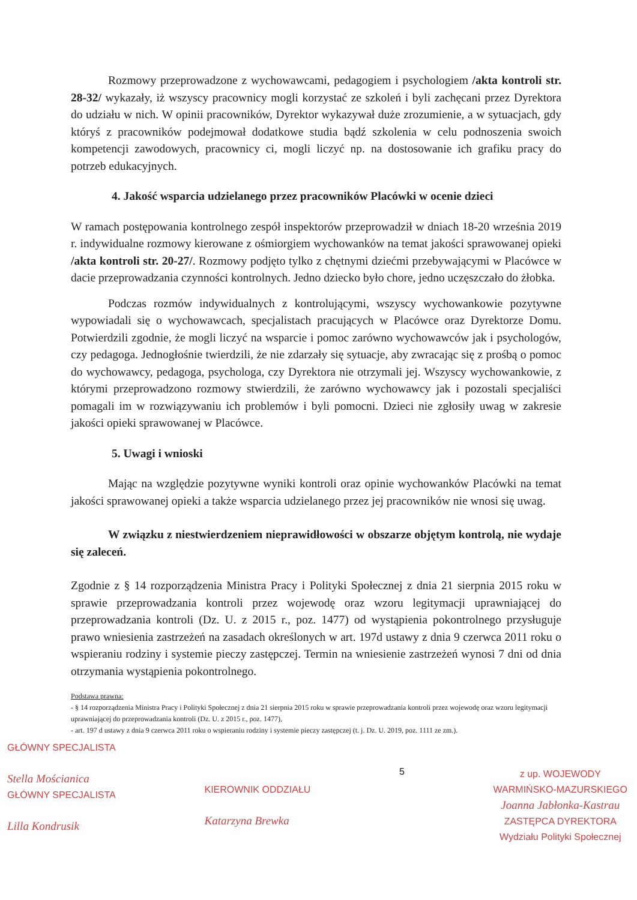Rozmowy przeprowadzone z wychowawcami, pedagogiem i psychologiem /akta kontroli str. 28-32/ wykazały, iż wszyscy pracownicy mogli korzystać ze szkoleń i byli zachęcani przez Dyrektora do udziału w nich. W opinii pracowników, Dyrektor wykazywał duże zrozumienie, a w sytuacjach, gdy któryś z pracowników podejmował dodatkowe studia bądź szkolenia w celu podnoszenia swoich kompetencji zawodowych, pracownicy ci, mogli liczyć np. na dostosowanie ich grafiku pracy do potrzeb edukacyjnych.
4. Jakość wsparcia udzielanego przez pracowników Placówki w ocenie dzieci
W ramach postępowania kontrolnego zespół inspektorów przeprowadził w dniach 18-20 września 2019 r. indywidualne rozmowy kierowane z ośmiorgiem wychowanków na temat jakości sprawowanej opieki /akta kontroli str. 20-27/. Rozmowy podjęto tylko z chętnymi dziećmi przebywającymi w Placówce w dacie przeprowadzania czynności kontrolnych. Jedno dziecko było chore, jedno uczęszczało do żłobka.
Podczas rozmów indywidualnych z kontrolującymi, wszyscy wychowankowie pozytywne wypowiadali się o wychowawcach, specjalistach pracujących w Placówce oraz Dyrektorze Domu. Potwierdzili zgodnie, że mogli liczyć na wsparcie i pomoc zarówno wychowawców jak i psychologów, czy pedagoga. Jednogłośnie twierdzili, że nie zdarzały się sytuacje, aby zwracając się z prośbą o pomoc do wychowawcy, pedagoga, psychologa, czy Dyrektora nie otrzymali jej. Wszyscy wychowankowie, z którymi przeprowadzono rozmowy stwierdzili, że zarówno wychowawcy jak i pozostali specjaliści pomagali im w rozwiązywaniu ich problemów i byli pomocni. Dzieci nie zgłosiły uwag w zakresie jakości opieki sprawowanej w Placówce.
5. Uwagi i wnioski
Mając na względzie pozytywne wyniki kontroli oraz opinie wychowanków Placówki na temat jakości sprawowanej opieki a także wsparcia udzielanego przez jej pracowników nie wnosi się uwag.
W związku z niestwierdzeniem nieprawidłowości w obszarze objętym kontrolą, nie wydaje się zaleceń.
Zgodnie z § 14 rozporządzenia Ministra Pracy i Polityki Społecznej z dnia 21 sierpnia 2015 roku w sprawie przeprowadzania kontroli przez wojewodę oraz wzoru legitymacji uprawniającej do przeprowadzania kontroli (Dz. U. z 2015 r., poz. 1477) od wystąpienia pokontrolnego przysługuje prawo wniesienia zastrzeżeń na zasadach określonych w art. 197d ustawy z dnia 9 czerwca 2011 roku o wspieraniu rodziny i systemie pieczy zastępczej. Termin na wniesienie zastrzeżeń wynosi 7 dni od dnia otrzymania wystąpienia pokontrolnego.
Podstawa prawna:
- § 14 rozporządzenia Ministra Pracy i Polityki Społecznej z dnia 21 sierpnia 2015 roku w sprawie przeprowadzania kontroli przez wojewodę oraz wzoru legitymacji uprawniającej do przeprowadzania kontroli (Dz. U. z 2015 r., poz. 1477),
- art. 197 d ustawy z dnia 9 czerwca 2011 roku o wspieraniu rodziny i systemie pieczy zastępczej (t. j. Dz. U. 2019, poz. 1111 ze zm.).
GŁÓWNY SPECJALISTA
Stella Mościanica
GŁÓWNY SPECJALISTA
Lilla Kondrusik
KIEROWNIK ODDZIAŁU
Katarzyna Brewka
5
z up. WOJEWODY
WARMIŃSKO-MAZURSKIEGO
Joanna Jabłonka-Kastrau
ZASTĘPCA DYREKTORA
Wydziału Polityki Społecznej